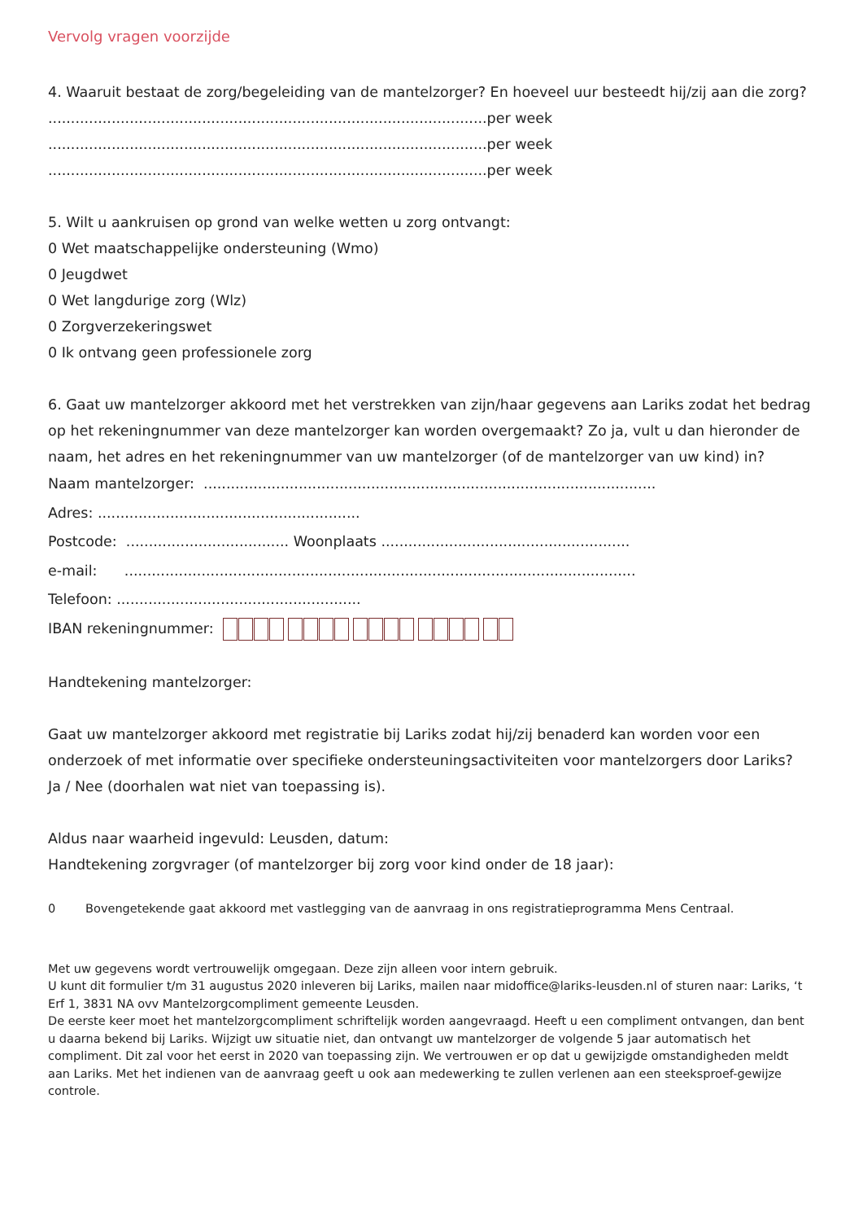Vervolg vragen voorzijde
4. Waaruit bestaat de zorg/begeleiding van de mantelzorger? En hoeveel uur besteedt hij/zij aan die zorg?
.................................................................................................per week
.................................................................................................per week
.................................................................................................per week
5. Wilt u aankruisen op grond van welke wetten u zorg ontvangt:
0 Wet maatschappelijke ondersteuning (Wmo)
0 Jeugdwet
0 Wet langdurige zorg (Wlz)
0 Zorgverzekeringswet
0 Ik ontvang geen professionele zorg
6. Gaat uw mantelzorger akkoord met het verstrekken van zijn/haar gegevens aan Lariks zodat het bedrag op het rekeningnummer van deze mantelzorger kan worden overgemaakt? Zo ja, vult u dan hieronder de naam, het adres en het rekeningnummer van uw mantelzorger (of de mantelzorger van uw kind) in?
Naam mantelzorger: ....................................................................................................
Adres: ..........................................................
Postcode: .................................... Woonplaats .......................................................
e-mail: .................................................................................................................
Telefoon: ......................................................
IBAN rekeningnummer:
Handtekening mantelzorger:
Gaat uw mantelzorger akkoord met registratie bij Lariks zodat hij/zij benaderd kan worden voor een onderzoek of met informatie over specifieke ondersteuningsactiviteiten voor mantelzorgers door Lariks?
Ja / Nee (doorhalen wat niet van toepassing is).
Aldus naar waarheid ingevuld: Leusden, datum:
Handtekening zorgvrager (of mantelzorger bij zorg voor kind onder de 18 jaar):
0 Bovengetekende gaat akkoord met vastlegging van de aanvraag in ons registratieprogramma Mens Centraal.
Met uw gegevens wordt vertrouwelijk omgegaan. Deze zijn alleen voor intern gebruik.
U kunt dit formulier t/m 31 augustus 2020 inleveren bij Lariks, mailen naar midoffice@lariks-leusden.nl of sturen naar: Lariks, ‘t Erf 1, 3831 NA ovv Mantelzorgcompliment gemeente Leusden.
De eerste keer moet het mantelzorgcompliment schriftelijk worden aangevraagd. Heeft u een compliment ontvangen, dan bent u daarna bekend bij Lariks. Wijzigt uw situatie niet, dan ontvangt uw mantelzorger de volgende 5 jaar automatisch het compliment. Dit zal voor het eerst in 2020 van toepassing zijn. We vertrouwen er op dat u gewijzigde omstandigheden meldt aan Lariks. Met het indienen van de aanvraag geeft u ook aan medewerking te zullen verlenen aan een steeksproef-gewijze controle.